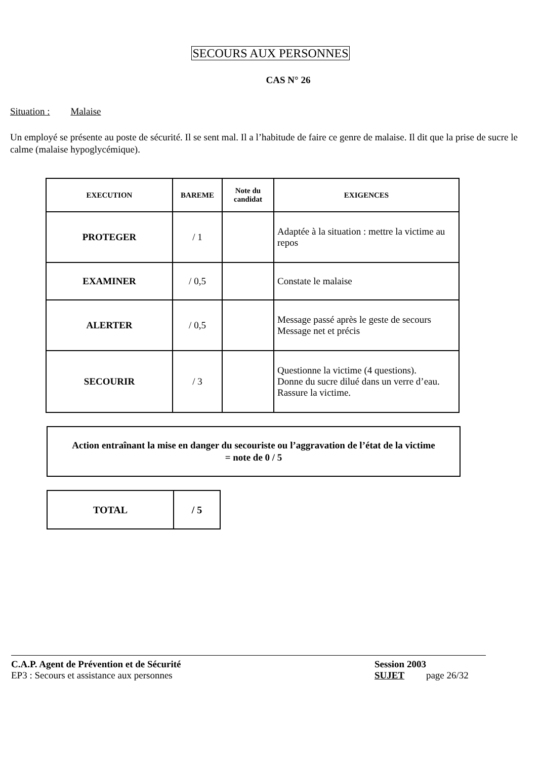SECOURS AUX PERSONNES
CAS N° 26
Situation : Malaise
Un employé se présente au poste de sécurité. Il se sent mal. Il a l’habitude de faire ce genre de malaise. Il dit que la prise de sucre le calme (malaise hypoglycémique).
| EXECUTION | BAREME | Note du candidat | EXIGENCES |
| --- | --- | --- | --- |
| PROTEGER | / 1 | | Adaptée à la situation : mettre la victime au repos |
| EXAMINER | / 0,5 | | Constate le malaise |
| ALERTER | / 0,5 | | Message passé après le geste de secours Message net et précis |
| SECOURIR | / 3 | | Questionne la victime (4 questions). Donne du sucre dilué dans un verre d’eau. Rassure la victime. |
Action entraînant la mise en danger du secouriste ou l’aggravation de l’état de la victime
= note de 0 / 5
| TOTAL | / 5 |
C.A.P. Agent de Prévention et de Sécurité
EP3 : Secours et assistance aux personnes
Session 2003
SUJET page 26/32